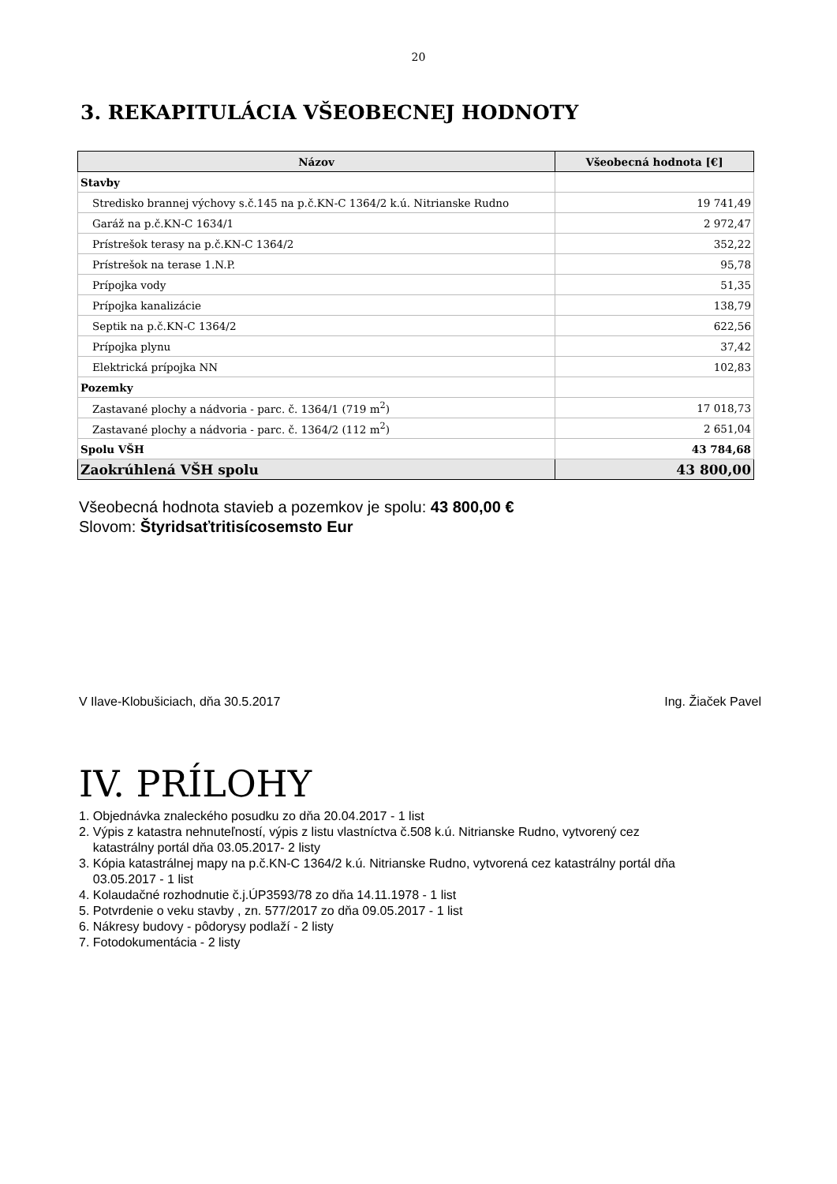20
3. REKAPITULÁCIA VŠEOBECNEJ HODNOTY
| Názov | Všeobecná hodnota [€] |
| --- | --- |
| Stavby | |
| Stredisko brannej výchovy s.č.145 na p.č.KN-C 1364/2 k.ú. Nitrianske Rudno | 19 741,49 |
| Garáž na p.č.KN-C 1634/1 | 2 972,47 |
| Prístrešok terasy na p.č.KN-C 1364/2 | 352,22 |
| Prístrešok na terase 1.N.P. | 95,78 |
| Prípojka vody | 51,35 |
| Prípojka kanalizácie | 138,79 |
| Septik na p.č.KN-C 1364/2 | 622,56 |
| Prípojka plynu | 37,42 |
| Elektrická prípojka NN | 102,83 |
| Pozemky | |
| Zastavané plochy a nádvoria - parc. č. 1364/1 (719 m<sup>2</sup>) | 17 018,73 |
| Zastavané plochy a nádvoria - parc. č. 1364/2 (112 m<sup>2</sup>) | 2 651,04 |
| Spolu VŠH | 43 784,68 |
| Zaokrúhlená VŠH spolu | 43 800,00 |
Všeobecná hodnota stavieb a pozemkov je spolu: 43 800,00 €
Slovom: Štyridsaťtritisícosemsto Eur
V Ilave-Klobušiciach, dňa 30.5.2017 Ing. Žiaček Pavel
IV. PRÍLOHY
1. Objednávka znaleckého posudku zo dňa 20.04.2017 - 1 list
2. Výpis z katastra nehnuteľností, výpis z listu vlastníctva č.508 k.ú. Nitrianske Rudno, vytvorený cez
katastrálny portál dňa 03.05.2017- 2 listy
3. Kópia katastrálnej mapy na p.č.KN-C 1364/2 k.ú. Nitrianske Rudno, vytvorená cez katastrálny portál dňa
03.05.2017 - 1 list
4. Kolaudačné rozhodnutie č.j.ÚP3593/78 zo dňa 14.11.1978 - 1 list
5. Potvrdenie o veku stavby , zn. 577/2017 zo dňa 09.05.2017 - 1 list
6. Nákresy budovy - pôdorysy podlaží - 2 listy
7. Fotodokumentácia - 2 listy